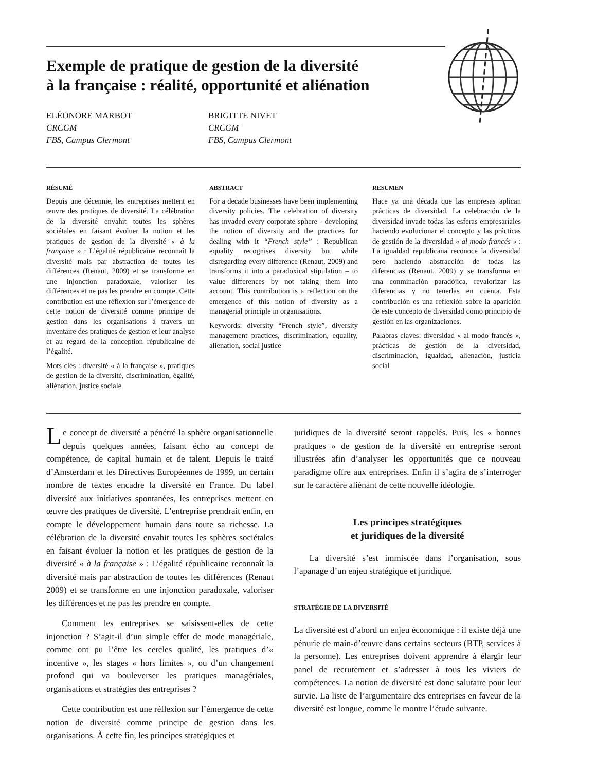Exemple de pratique de gestion de la diversité
à la française : réalité, opportunité et aliénation
ELÉONORE MARBOT
CRCGM
FBS, Campus Clermont
BRIGITTE NIVET
CRCGM
FBS, Campus Clermont
RÉSUMÉ
Depuis une décennie, les entreprises mettent en œuvre des pratiques de diversité. La célébration de la diversité envahit toutes les sphères sociétales en faisant évoluer la notion et les pratiques de gestion de la diversité « à la française » : L’égalité républicaine reconnaît la diversité mais par abstraction de toutes les différences (Renaut, 2009) et se transforme en une injonction paradoxale, valoriser les différences et ne pas les prendre en compte. Cette contribution est une réflexion sur l’émergence de cette notion de diversité comme principe de gestion dans les organisations à travers un inventaire des pratiques de gestion et leur analyse et au regard de la conception républicaine de l’égalité.
Mots clés : diversité « à la française », pratiques de gestion de la diversité, discrimination, égalité, aliénation, justice sociale
ABSTRACT
For a decade businesses have been implementing diversity policies. The celebration of diversity has invaded every corporate sphere - developing the notion of diversity and the practices for dealing with it “French style” : Republican equality recognises diversity but while disregarding every difference (Renaut, 2009) and transforms it into a paradoxical stipulation – to value differences by not taking them into account. This contribution is a reflection on the emergence of this notion of diversity as a managerial principle in organisations.
Keywords: diversity “French style”, diversity management practices, discrimination, equality, alienation, social justice
RESUMEN
Hace ya una década que las empresas aplican prácticas de diversidad. La celebración de la diversidad invade todas las esferas empresariales haciendo evolucionar el concepto y las prácticas de gestión de la diversidad « al modo francés » : La igualdad republicana reconoce la diversidad pero haciendo abstracción de todas las diferencias (Renaut, 2009) y se transforma en una conminación paradójica, revalorizar las diferencias y no tenerlas en cuenta. Esta contribución es una reflexión sobre la aparición de este concepto de diversidad como principio de gestión en las organizaciones.
Palabras claves: diversidad « al modo francés », prácticas de gestión de la diversidad, discriminación, igualdad, alienación, justicia social
Le concept de diversité a pénétré la sphère organisationnelle depuis quelques années, faisant écho au concept de compétence, de capital humain et de talent. Depuis le traité d’Amsterdam et les Directives Européennes de 1999, un certain nombre de textes encadre la diversité en France. Du label diversité aux initiatives spontanées, les entreprises mettent en œuvre des pratiques de diversité. L’entreprise prendrait enfin, en compte le développement humain dans toute sa richesse. La célébration de la diversité envahit toutes les sphères sociétales en faisant évoluer la notion et les pratiques de gestion de la diversité « à la française » : L’égalité républicaine reconnaît la diversité mais par abstraction de toutes les différences (Renaut 2009) et se transforme en une injonction paradoxale, valoriser les différences et ne pas les prendre en compte.
Comment les entreprises se saisissent-elles de cette injonction ? S’agit-il d’un simple effet de mode managériale, comme ont pu l’être les cercles qualité, les pratiques d’« incentive », les stages « hors limites », ou d’un changement profond qui va bouleverser les pratiques managériales, organisations et stratégies des entreprises ?
Cette contribution est une réflexion sur l’émergence de cette notion de diversité comme principe de gestion dans les organisations. À cette fin, les principes stratégiques et
juridiques de la diversité seront rappelés. Puis, les « bonnes pratiques » de gestion de la diversité en entreprise seront illustrées afin d’analyser les opportunités que ce nouveau paradigme offre aux entreprises. Enfin il s’agira de s’interroger sur le caractère aliénant de cette nouvelle idéologie.
Les principes stratégiques
et juridiques de la diversité
La diversité s’est immiscée dans l’organisation, sous l’apanage d’un enjeu stratégique et juridique.
STRATÉGIE DE LA DIVERSITÉ
La diversité est d’abord un enjeu économique : il existe déjà une pénurie de main-d’œuvre dans certains secteurs (BTP, services à la personne). Les entreprises doivent apprendre à élargir leur panel de recrutement et s’adresser à tous les viviers de compétences. La notion de diversité est donc salutaire pour leur survie. La liste de l’argumentaire des entreprises en faveur de la diversité est longue, comme le montre l’étude suivante.